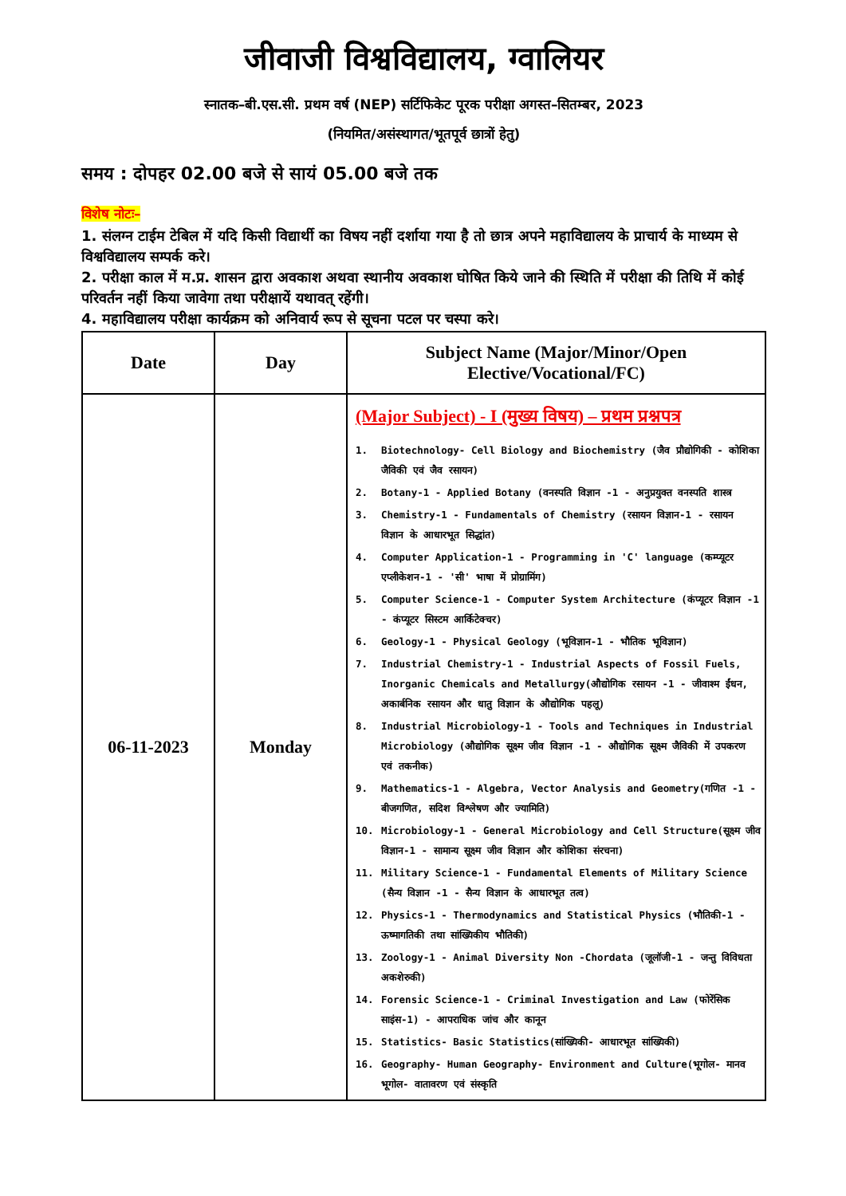जीवाजी विश्वविद्यालय, ग्वालियर
स्नातक–बी.एस.सी. प्रथम वर्ष (NEP) सर्टिफिकेट पूरक परीक्षा अगस्त–सितम्बर, 2023
(नियमित/असंस्थागत/भूतपूर्व छात्रों हेतु)
समय : दोपहर 02.00 बजे से सायं 05.00 बजे तक
विशेष नोटः–
1. संलग्न टाईम टेबिल में यदि किसी विद्यार्थी का विषय नहीं दर्शाया गया है तो छात्र अपने महाविद्यालय के प्राचार्य के माध्यम से विश्वविद्यालय सम्पर्क करे।
2. परीक्षा काल में म.प्र. शासन द्वारा अवकाश अथवा स्थानीय अवकाश घोषित किये जाने की स्थिति में परीक्षा की तिथि में कोई परिवर्तन नहीं किया जावेगा तथा परीक्षायें यथावत् रहेंगी।
4. महाविद्यालय परीक्षा कार्यक्रम को अनिवार्य रूप से सूचना पटल पर चस्पा करे।
| Date | Day | Subject Name (Major/Minor/Open Elective/Vocational/FC) |
| --- | --- | --- |
| 06-11-2023 | Monday | (Major Subject) - I (मुख्य विषय) – प्रथम प्रश्नपत्र 1. Biotechnology- Cell Biology and Biochemistry (जैव प्रौद्योगिकी - कोशिका जैविकी एवं जैव रसायन) 2. Botany-1 - Applied Botany (वनस्पति विज्ञान -1 - अनुप्रयुक्त वनस्पति शास्त्र 3. Chemistry-1 - Fundamentals of Chemistry (रसायन विज्ञान-1 - रसायन विज्ञान के आधारभूत सिद्धांत) 4. Computer Application-1 - Programming in 'C' language (कम्प्यूटर एप्लीकेशन-1 - 'सी' भाषा में प्रोग्रामिंग) 5. Computer Science-1 - Computer System Architecture (कंप्यूटर विज्ञान -1 - कंप्यूटर सिस्टम आर्किटेक्चर) 6. Geology-1 - Physical Geology (भूविज्ञान-1 - भौतिक भूविज्ञान) 7. Industrial Chemistry-1 - Industrial Aspects of Fossil Fuels, Inorganic Chemicals and Metallurgy(औद्योगिक रसायन -1 - जीवाश्म ईंधन, अकार्बनिक रसायन और धातु विज्ञान के औद्योगिक पहलू) 8. Industrial Microbiology-1 - Tools and Techniques in Industrial Microbiology (औद्योगिक सूक्ष्म जीव विज्ञान -1 - औद्योगिक सूक्ष्म जैविकी में उपकरण एवं तकनीक) 9. Mathematics-1 - Algebra, Vector Analysis and Geometry(गणित -1 - बीजगणित, सदिश विश्लेषण और ज्यामिति) 10. Microbiology-1 - General Microbiology and Cell Structure(सूक्ष्म जीव विज्ञान-1 - सामान्य सूक्ष्म जीव विज्ञान और कोशिका संरचना) 11. Military Science-1 - Fundamental Elements of Military Science (सैन्य विज्ञान -1 - सैन्य विज्ञान के आधारभूत तत्व) 12. Physics-1 - Thermodynamics and Statistical Physics (भौतिकी-1 - ऊष्मागतिकी तथा सांख्यिकीय भौतिकी) 13. Zoology-1 - Animal Diversity Non -Chordata (जूलॉजी-1 - जन्तु विविधता अकशेरुकी) 14. Forensic Science-1 - Criminal Investigation and Law (फोरेंसिक साइंस-1) - आपराधिक जांच और कानून 15. Statistics- Basic Statistics(सांख्यिकी- आधारभूत सांख्यिकी) 16. Geography- Human Geography- Environment and Culture(भूगोल- मानव भूगोल- वातावरण एवं संस्कृति |